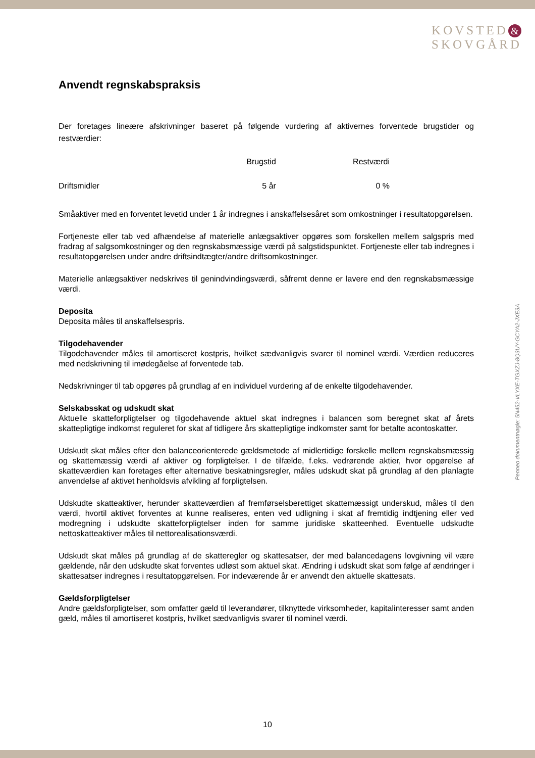KOVSTED &
SKOVGÅRD
Anvendt regnskabspraksis
Der foretages lineære afskrivninger baseret på følgende vurdering af aktivernes forventede brugstider og restværdier:
| | Brugstid | Restværdi |
| --- | --- | --- |
| Driftsmidler | 5 år | 0 % |
Småaktiver med en forventet levetid under 1 år indregnes i anskaffelsesåret som omkostninger i resultatopgørelsen.
Fortjeneste eller tab ved afhændelse af materielle anlægsaktiver opgøres som forskellen mellem salgspris med fradrag af salgsomkostninger og den regnskabsmæssige værdi på salgstidspunktet. Fortjeneste eller tab indregnes i resultatopgørelsen under andre driftsindtægter/andre driftsomkostninger.
Materielle anlægsaktiver nedskrives til genindvindingsværdi, såfremt denne er lavere end den regnskabsmæssige værdi.
Deposita
Deposita måles til anskaffelsespris.
Tilgodehavender
Tilgodehavender måles til amortiseret kostpris, hvilket sædvanligvis svarer til nominel værdi. Værdien reduceres med nedskrivning til imødegåelse af forventede tab.
Nedskrivninger til tab opgøres på grundlag af en individuel vurdering af de enkelte tilgodehavender.
Selskabsskat og udskudt skat
Aktuelle skatteforpligtelser og tilgodehavende aktuel skat indregnes i balancen som beregnet skat af årets skattepligtige indkomst reguleret for skat af tidligere års skattepligtige indkomster samt for betalte acontoskatter.
Udskudt skat måles efter den balanceorienterede gældsmetode af midlertidige forskelle mellem regnskabsmæssig og skattemæssig værdi af aktiver og forpligtelser. I de tilfælde, f.eks. vedrørende aktier, hvor opgørelse af skatteværdien kan foretages efter alternative beskatningsregler, måles udskudt skat på grundlag af den planlagte anvendelse af aktivet henholdsvis afvikling af forpligtelsen.
Udskudte skatteaktiver, herunder skatteværdien af fremførselsberettiget skattemæssigt underskud, måles til den værdi, hvortil aktivet forventes at kunne realiseres, enten ved udligning i skat af fremtidig indtjening eller ved modregning i udskudte skatteforpligtelser inden for samme juridiske skatteenhed. Eventuelle udskudte nettoskatteaktiver måles til nettorealisationsværdi.
Udskudt skat måles på grundlag af de skatteregler og skattesatser, der med balancedagens lovgivning vil være gældende, når den udskudte skat forventes udløst som aktuel skat. Ændring i udskudt skat som følge af ændringer i skattesatser indregnes i resultatopgørelsen. For indeværende år er anvendt den aktuelle skattesats.
Gældsforpligtelser
Andre gældsforpligtelser, som omfatter gæld til leverandører, tilknyttede virksomheder, kapitalinteresser samt anden gæld, måles til amortiseret kostpris, hvilket sædvanligvis svarer til nominel værdi.
Penneo dokumentnøgle: 5N452-VLYXE-TGXZJ-8Q3UY-GCYA2-JXE3A
10